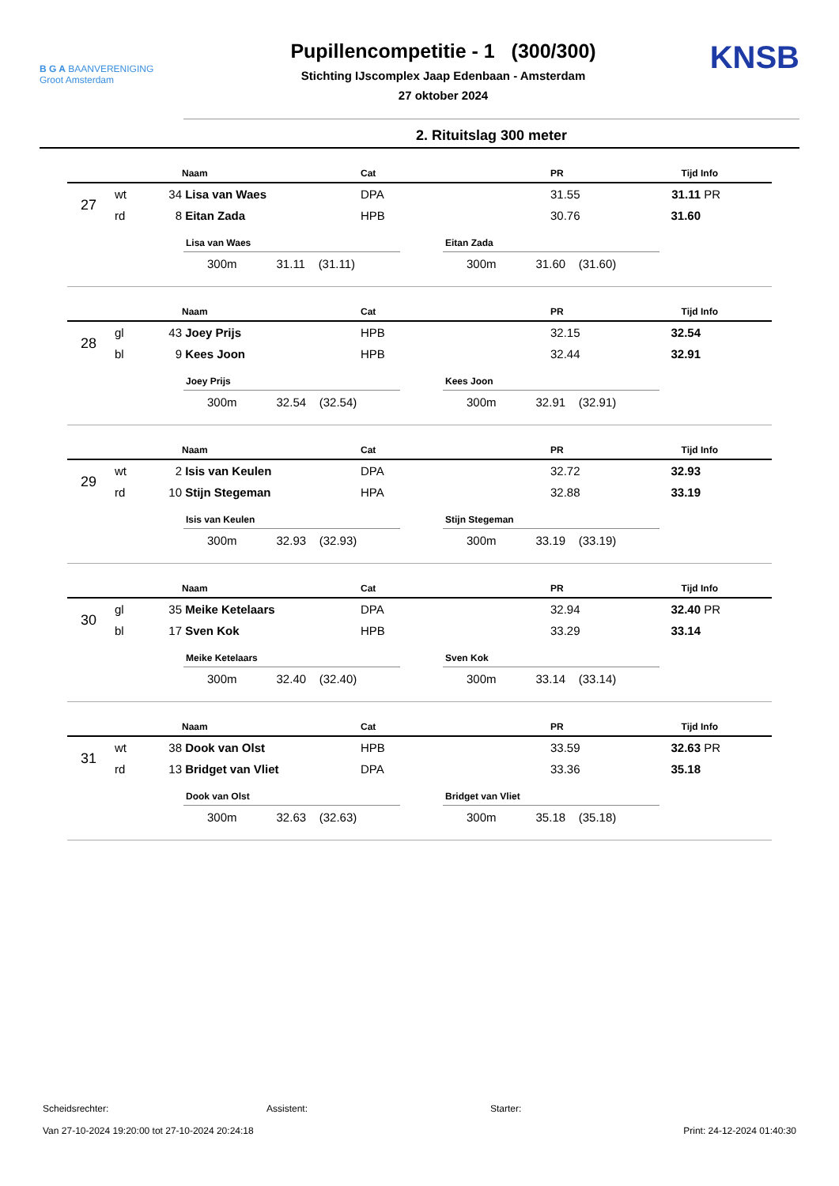B G A BAANVERENIGING
Groot Amsterdam
Pupillencompetitie - 1 (300/300)
Stichting IJscomplex Jaap Edenbaan - Amsterdam
27 oktober 2024
KNSB
2. Rituitslag 300 meter
| | | | Naam | Cat | PR | Tijd | Info |
| --- | --- | --- | --- | --- | --- | --- | --- |
| 27 | wt | 34 | Lisa van Waes | DPA | 31.55 | 31.11 | PR |
| | rd | 8 | Eitan Zada | HPB | 30.76 | 31.60 | |
Lisa van Waes
300m 31.11 (31.11)
Eitan Zada
300m 31.60 (31.60)
| | | | Naam | Cat | PR | Tijd | Info |
| --- | --- | --- | --- | --- | --- | --- | --- |
| 28 | gl | 43 | Joey Prijs | HPB | 32.15 | 32.54 | |
| | bl | 9 | Kees Joon | HPB | 32.44 | 32.91 | |
Joey Prijs
300m 32.54 (32.54)
Kees Joon
300m 32.91 (32.91)
| | | | Naam | Cat | PR | Tijd | Info |
| --- | --- | --- | --- | --- | --- | --- | --- |
| 29 | wt | 2 | Isis van Keulen | DPA | 32.72 | 32.93 | |
| | rd | 10 | Stijn Stegeman | HPA | 32.88 | 33.19 | |
Isis van Keulen
300m 32.93 (32.93)
Stijn Stegeman
300m 33.19 (33.19)
| | | | Naam | Cat | PR | Tijd | Info |
| --- | --- | --- | --- | --- | --- | --- | --- |
| 30 | gl | 35 | Meike Ketelaars | DPA | 32.94 | 32.40 | PR |
| | bl | 17 | Sven Kok | HPB | 33.29 | 33.14 | |
Meike Ketelaars
300m 32.40 (32.40)
Sven Kok
300m 33.14 (33.14)
| | | | Naam | Cat | PR | Tijd | Info |
| --- | --- | --- | --- | --- | --- | --- | --- |
| 31 | wt | 38 | Dook van Olst | HPB | 33.59 | 32.63 | PR |
| | rd | 13 | Bridget van Vliet | DPA | 33.36 | 35.18 | |
Dook van Olst
300m 32.63 (32.63)
Bridget van Vliet
300m 35.18 (35.18)
Scheidsrechter: Assistent: Starter:
Van 27-10-2024 19:20:00 tot 27-10-2024 20:24:18 Print: 24-12-2024 01:40:30